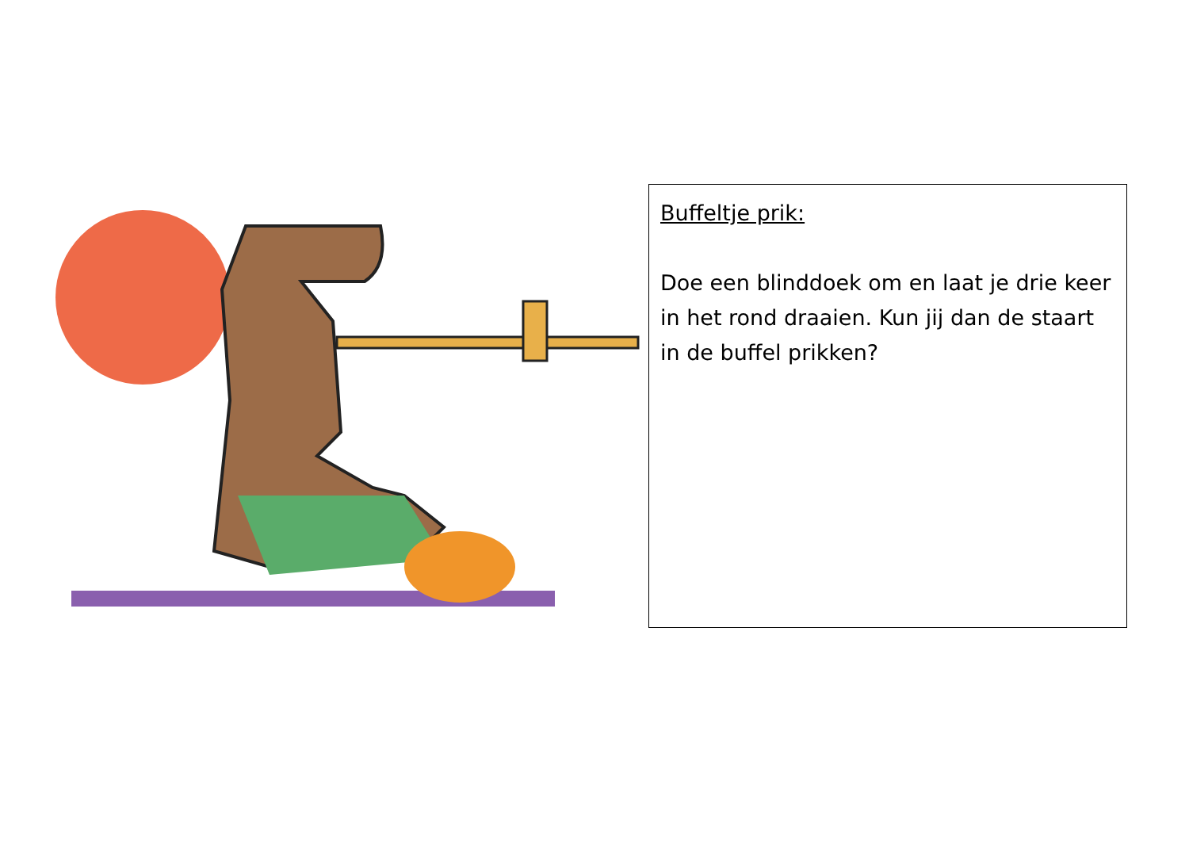Buffeltje prik:
Doe een blinddoek om en laat je drie keer in het rond draaien. Kun jij dan de staart in de buffel prikken?